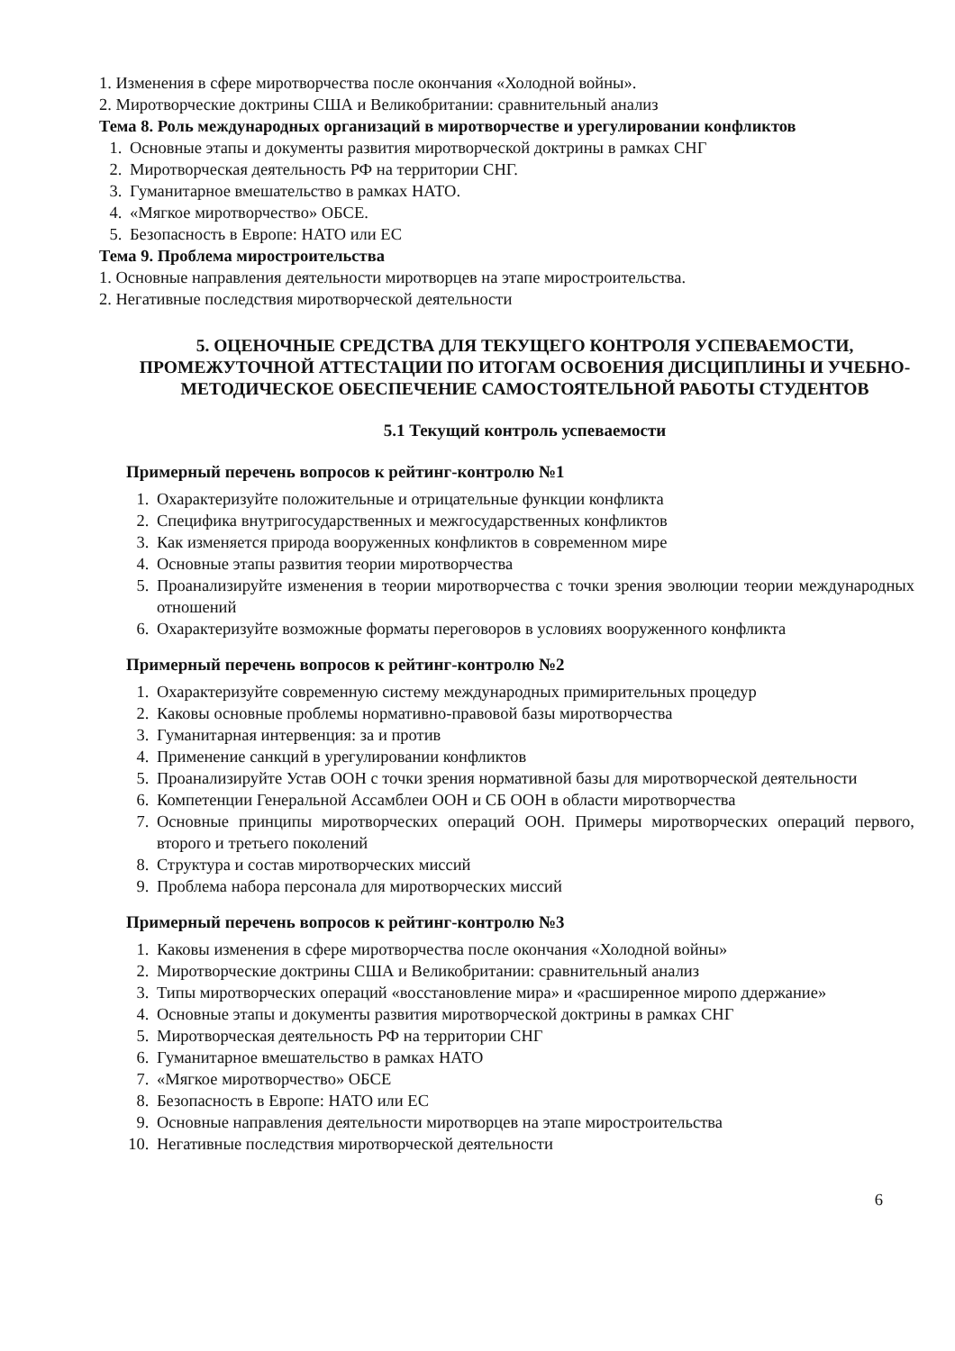1. Изменения в сфере миротворчества после окончания «Холодной войны».
2. Миротворческие доктрины США и Великобритании: сравнительный анализ
Тема 8. Роль международных организаций в миротворчестве и урегулировании конфликтов
1. Основные этапы и документы развития миротворческой доктрины в рамках СНГ
2. Миротворческая деятельность РФ на территории СНГ.
3. Гуманитарное вмешательство в рамках НАТО.
4. «Мягкое миротворчество» ОБСЕ.
5. Безопасность в Европе: НАТО или ЕС
Тема 9. Проблема миростроительства
1. Основные направления деятельности миротворцев на этапе миростроительства.
2. Негативные последствия миротворческой деятельности
5. ОЦЕНОЧНЫЕ СРЕДСТВА ДЛЯ ТЕКУЩЕГО КОНТРОЛЯ УСПЕВАЕМОСТИ, ПРОМЕЖУТОЧНОЙ АТТЕСТАЦИИ ПО ИТОГАМ ОСВОЕНИЯ ДИСЦИПЛИНЫ И УЧЕБНО-МЕТОДИЧЕСКОЕ ОБЕСПЕЧЕНИЕ САМОСТОЯТЕЛЬНОЙ РАБОТЫ СТУДЕНТОВ
5.1 Текущий контроль успеваемости
Примерный перечень вопросов к рейтинг-контролю №1
1. Охарактеризуйте положительные и отрицательные функции конфликта
2. Специфика внутригосударственных и межгосударственных конфликтов
3. Как изменяется природа вооруженных конфликтов в современном мире
4. Основные этапы развития теории миротворчества
5. Проанализируйте изменения в теории миротворчества с точки зрения эволюции теории международных отношений
6. Охарактеризуйте возможные форматы переговоров в условиях вооруженного конфликта
Примерный перечень вопросов к рейтинг-контролю №2
1. Охарактеризуйте современную систему международных примирительных процедур
2. Каковы основные проблемы нормативно-правовой базы миротворчества
3. Гуманитарная интервенция: за и против
4. Применение санкций в урегулировании конфликтов
5. Проанализируйте Устав ООН с точки зрения нормативной базы для миротворческой деятельности
6. Компетенции Генеральной Ассамблеи ООН и СБ ООН в области миротворчества
7. Основные принципы миротворческих операций ООН. Примеры миротворческих операций первого, второго и третьего поколений
8. Структура и состав миротворческих миссий
9. Проблема набора персонала для миротворческих миссий
Примерный перечень вопросов к рейтинг-контролю №3
1. Каковы изменения в сфере миротворчества после окончания «Холодной войны»
2. Миротворческие доктрины США и Великобритании: сравнительный анализ
3. Типы миротворческих операций «восстановление мира» и «расширенное миропо ддержание»
4. Основные этапы и документы развития миротворческой доктрины в рамках СНГ
5. Миротворческая деятельность РФ на территории СНГ
6. Гуманитарное вмешательство в рамках НАТО
7. «Мягкое миротворчество» ОБСЕ
8. Безопасность в Европе: НАТО или ЕС
9. Основные направления деятельности миротворцев на этапе миростроительства
10. Негативные последствия миротворческой деятельности
6